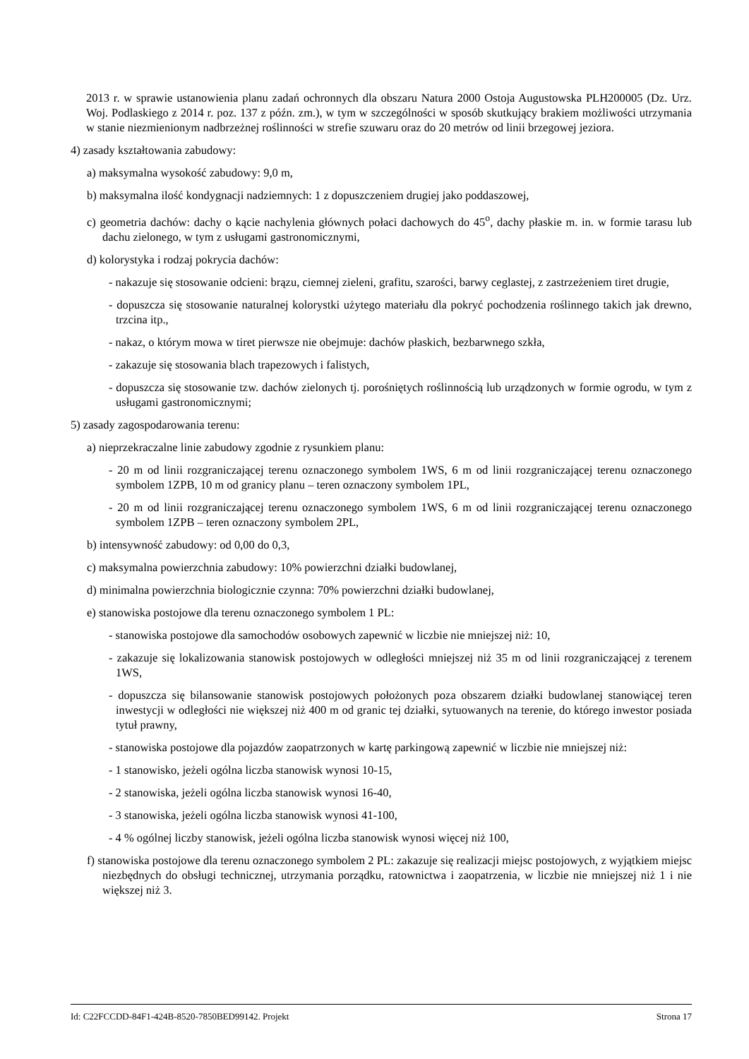2013 r. w sprawie ustanowienia planu zadań ochronnych dla obszaru Natura 2000 Ostoja Augustowska PLH200005 (Dz. Urz. Woj. Podlaskiego z 2014 r. poz. 137 z późn. zm.), w tym w szczególności w sposób skutkujący brakiem możliwości utrzymania w stanie niezmienionym nadbrzeżnej roślinności w strefie szuwaru oraz do 20 metrów od linii brzegowej jeziora.
4) zasady kształtowania zabudowy:
a) maksymalna wysokość zabudowy: 9,0 m,
b) maksymalna ilość kondygnacji nadziemnych: 1 z dopuszczeniem drugiej jako poddaszowej,
c) geometria dachów: dachy o kącie nachylenia głównych połaci dachowych do 45<sup>o</sup>, dachy płaskie m. in. w formie tarasu lub dachu zielonego, w tym z usługami gastronomicznymi,
d) kolorystyka i rodzaj pokrycia dachów:
- nakazuje się stosowanie odcieni: brązu, ciemnej zieleni, grafitu, szarości, barwy ceglastej, z zastrzeżeniem tiret drugie,
- dopuszcza się stosowanie naturalnej kolorystki użytego materiału dla pokryć pochodzenia roślinnego takich jak drewno, trzcina itp.,
- nakaz, o którym mowa w tiret pierwsze nie obejmuje: dachów płaskich, bezbarwnego szkła,
- zakazuje się stosowania blach trapezowych i falistych,
- dopuszcza się stosowanie tzw. dachów zielonych tj. porośniętych roślinnością lub urządzonych w formie ogrodu, w tym z usługami gastronomicznymi;
5) zasady zagospodarowania terenu:
a) nieprzekraczalne linie zabudowy zgodnie z rysunkiem planu:
- 20 m od linii rozgraniczającej terenu oznaczonego symbolem 1WS, 6 m od linii rozgraniczającej terenu oznaczonego symbolem 1ZPB, 10 m od granicy planu – teren oznaczony symbolem 1PL,
- 20 m od linii rozgraniczającej terenu oznaczonego symbolem 1WS, 6 m od linii rozgraniczającej terenu oznaczonego symbolem 1ZPB – teren oznaczony symbolem 2PL,
b) intensywność zabudowy: od 0,00 do 0,3,
c) maksymalna powierzchnia zabudowy: 10% powierzchni działki budowlanej,
d) minimalna powierzchnia biologicznie czynna: 70% powierzchni działki budowlanej,
e) stanowiska postojowe dla terenu oznaczonego symbolem 1 PL:
- stanowiska postojowe dla samochodów osobowych zapewnić w liczbie nie mniejszej niż: 10,
- zakazuje się lokalizowania stanowisk postojowych w odległości mniejszej niż 35 m od linii rozgraniczającej z terenem 1WS,
- dopuszcza się bilansowanie stanowisk postojowych położonych poza obszarem działki budowlanej stanowiącej teren inwestycji w odległości nie większej niż 400 m od granic tej działki, sytuowanych na terenie, do którego inwestor posiada tytuł prawny,
- stanowiska postojowe dla pojazdów zaopatrzonych w kartę parkingową zapewnić w liczbie nie mniejszej niż:
- 1 stanowisko, jeżeli ogólna liczba stanowisk wynosi 10-15,
- 2 stanowiska, jeżeli ogólna liczba stanowisk wynosi 16-40,
- 3 stanowiska, jeżeli ogólna liczba stanowisk wynosi 41-100,
- 4 % ogólnej liczby stanowisk, jeżeli ogólna liczba stanowisk wynosi więcej niż 100,
f) stanowiska postojowe dla terenu oznaczonego symbolem 2 PL: zakazuje się realizacji miejsc postojowych, z wyjątkiem miejsc niezbędnych do obsługi technicznej, utrzymania porządku, ratownictwa i zaopatrzenia, w liczbie nie mniejszej niż 1 i nie większej niż 3.
Id: C22FCCDD-84F1-424B-8520-7850BED99142. Projekt Strona 17